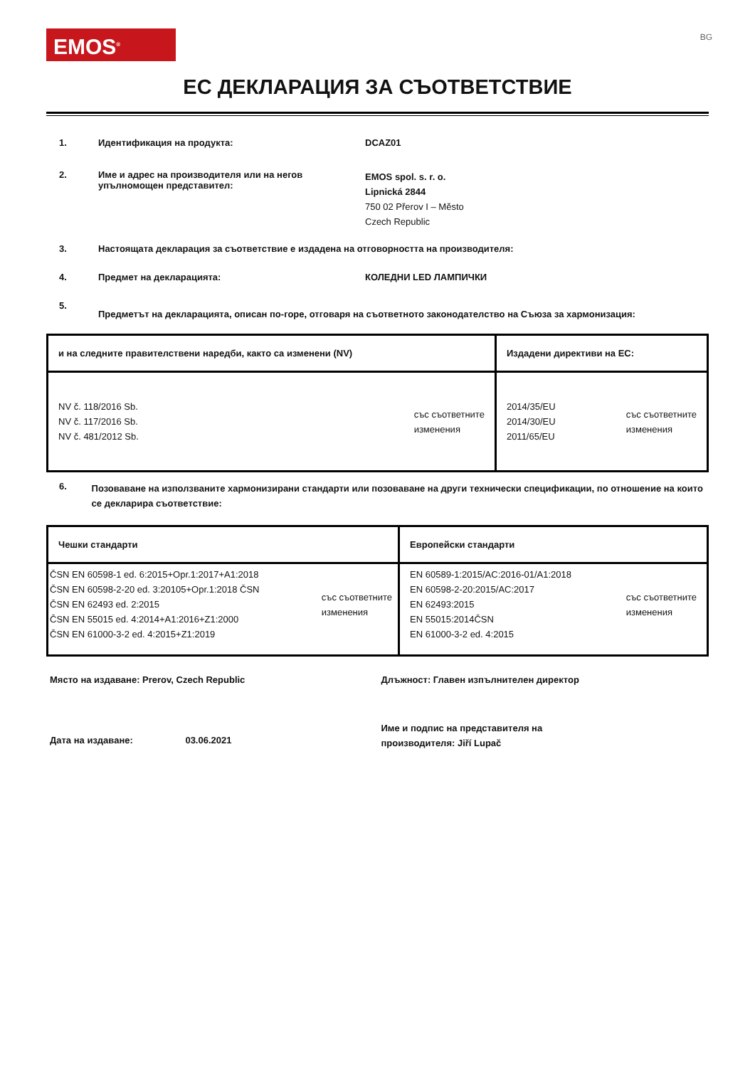EMOS<sup>®</sup>
BG
ЕС ДЕКЛАРАЦИЯ ЗА СЪОТВЕТСТВИЕ
1. Идентификация на продукта: DCAZ01
2. Име и адрес на производителя или на негов упълномощен представител:
EMOS spol. s. r. o.
Lipnická 2844
750 02 Přerov I – Město
Czech Republic
3. Настоящата декларация за съответствие е издадена на отговорността на производителя:
4. Предмет на декларацията: КОЛЕДНИ LED ЛАМПИЧКИ
5.
Предметът на декларацията, описан по-горе, отговаря на съответното законодателство на Съюза за хармонизация:
| и на следните правителствени наредби, както са изменени (NV) | Издадени директиви на ЕС: |
| --- | --- |
| NV č. 118/2016 Sb. NV č. 117/2016 Sb. NV č. 481/2012 Sb. със съответните изменения | 2014/35/EU 2014/30/EU 2011/65/EU със съответните изменения |
6.
Позоваване на използваните хармонизирани стандарти или позоваване на други технически спецификации, по отношение на които се декларира съответствие:
| Чешки стандарти | Европейски стандарти |
| --- | --- |
| ČSN EN 60598-1 ed. 6:2015+Opr.1:2017+A1:2018 ČSN EN 60598-2-20 ed. 3:20105+Opr.1:2018 ČSN ČSN EN 62493 ed. 2:2015 ČSN EN 55015 ed. 4:2014+A1:2016+Z1:2000 ČSN EN 61000-3-2 ed. 4:2015+Z1:2019 със съответните изменения | EN 60589-1:2015/AC:2016-01/A1:2018 EN 60598-2-20:2015/AC:2017 EN 62493:2015 EN 55015:2014ČSN EN 61000-3-2 ed. 4:2015 със съответните изменения |
Място на издаване: Prerov, Czech Republic
Длъжност: Главен изпълнителен директор
Дата на издаване: 03.06.2021
Име и подпис на представителя на
производителя: Jiří Lupač